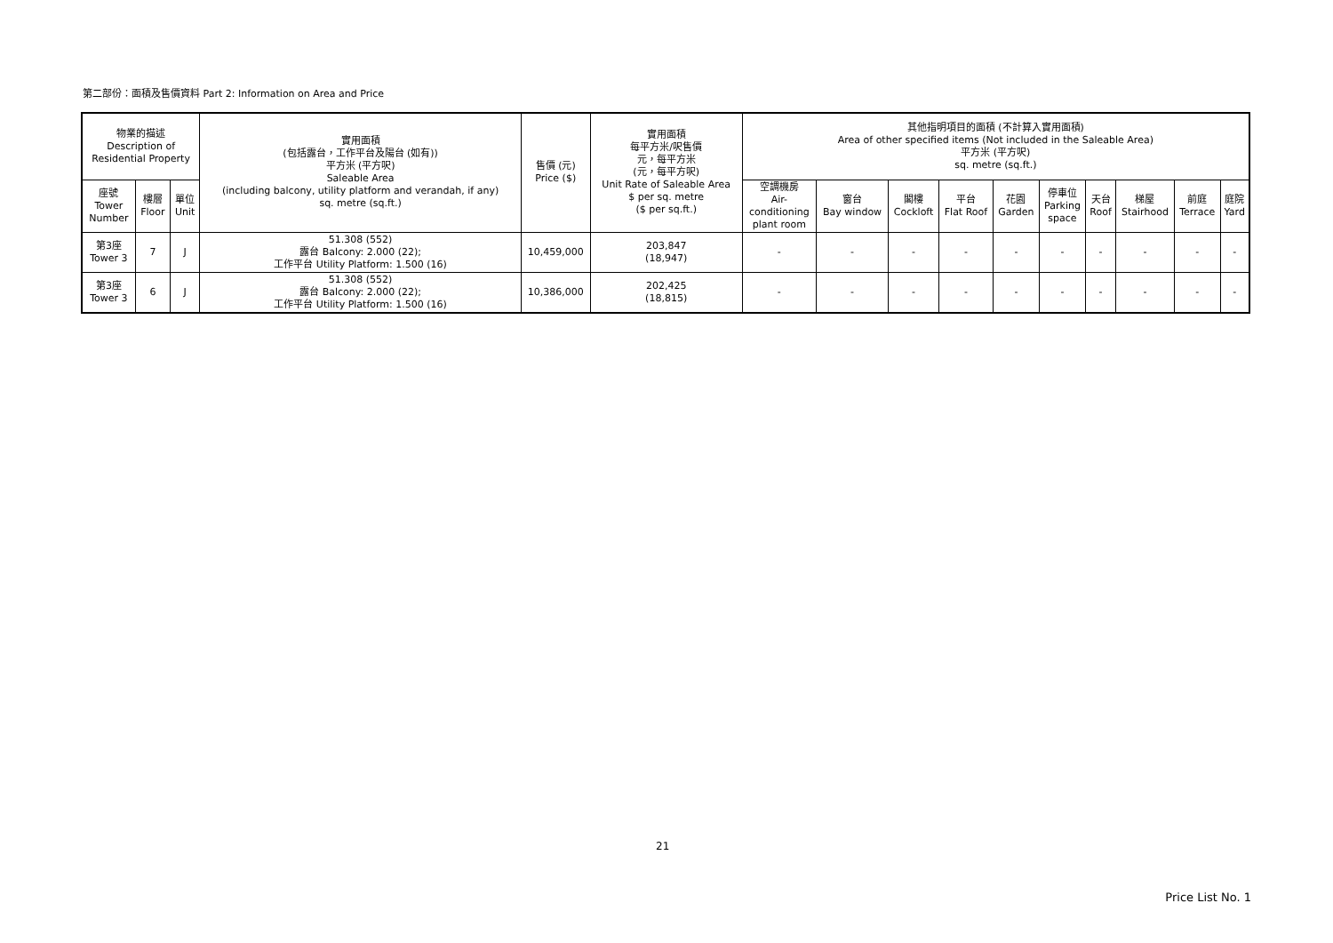第二部份：面積及售價資料 Part 2: Information on Area and Price
| 物業的描述 Description of Residential Property | | | 實用面積 (包括露台，工作平台及陽台 (如有)) 平方米 (平方呎) Saleable Area (including balcony, utility platform and verandah, if any) sq. metre (sq.ft.) | 售價 (元) Price ($) | 實用面積 每平方米/呎售價 元，每平方米 (元，每平方呎) Unit Rate of Saleable Area $ per sq. metre ($ per sq.ft.) | 其他指明項目的面積 (不計算入實用面積) Area of other specified items (Not included in the Saleable Area) 平方米 (平方呎) sq. metre (sq.ft.) | | | | | | | | | |
| --- | --- | --- | --- | --- | --- | --- | --- | --- | --- | --- | --- | --- | --- | --- | --- |
| 座號 Tower Number | 樓層 Floor | 單位 Unit | | | | 空調機房 Air- conditioning plant room | 窗台 Bay window | 閣樓 Cockloft | 平台 Flat Roof | 花園 Garden | 停車位 Parking space | 天台 Roof | 梯屋 Stairhood | 前庭 Terrace | 庭院 Yard |
| 第3座 Tower 3 | 7 | J | 51.308 (552) 露台 Balcony: 2.000 (22); 工作平台 Utility Platform: 1.500 (16) | 10,459,000 | 203,847 (18,947) | - | - | - | - | - | - | - | - | - | - |
| 第3座 Tower 3 | 6 | J | 51.308 (552) 露台 Balcony: 2.000 (22); 工作平台 Utility Platform: 1.500 (16) | 10,386,000 | 202,425 (18,815) | - | - | - | - | - | - | - | - | - | - |
21
Price List No. 1